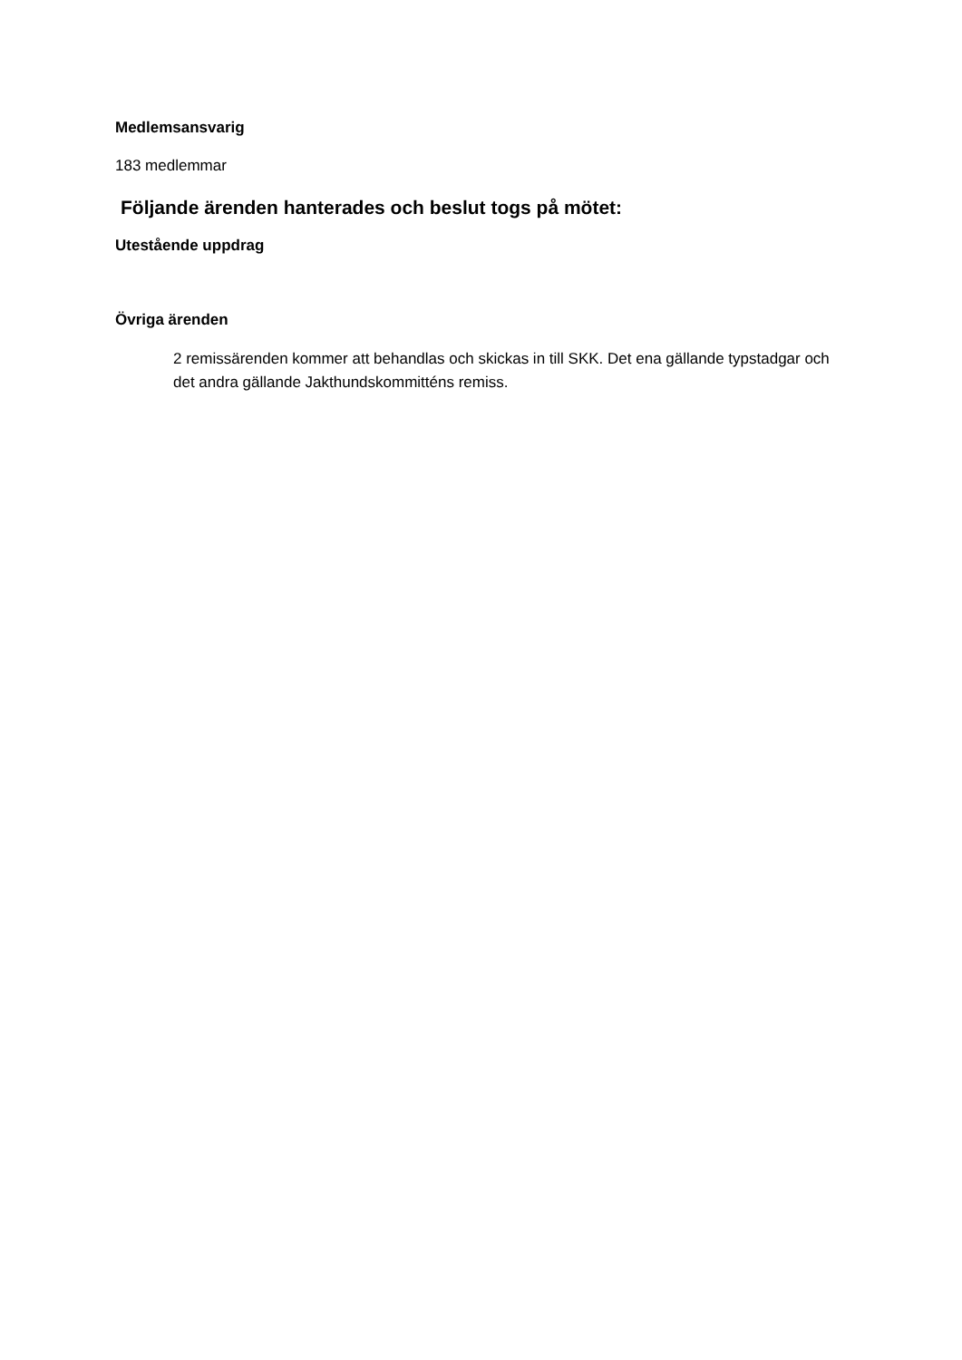Medlemsansvarig
183 medlemmar
Följande ärenden hanterades och beslut togs på mötet:
Utestående uppdrag
Övriga ärenden
2 remissärenden kommer att behandlas och skickas in till SKK. Det ena gällande typstadgar och det andra gällande Jakthundskommitténs remiss.